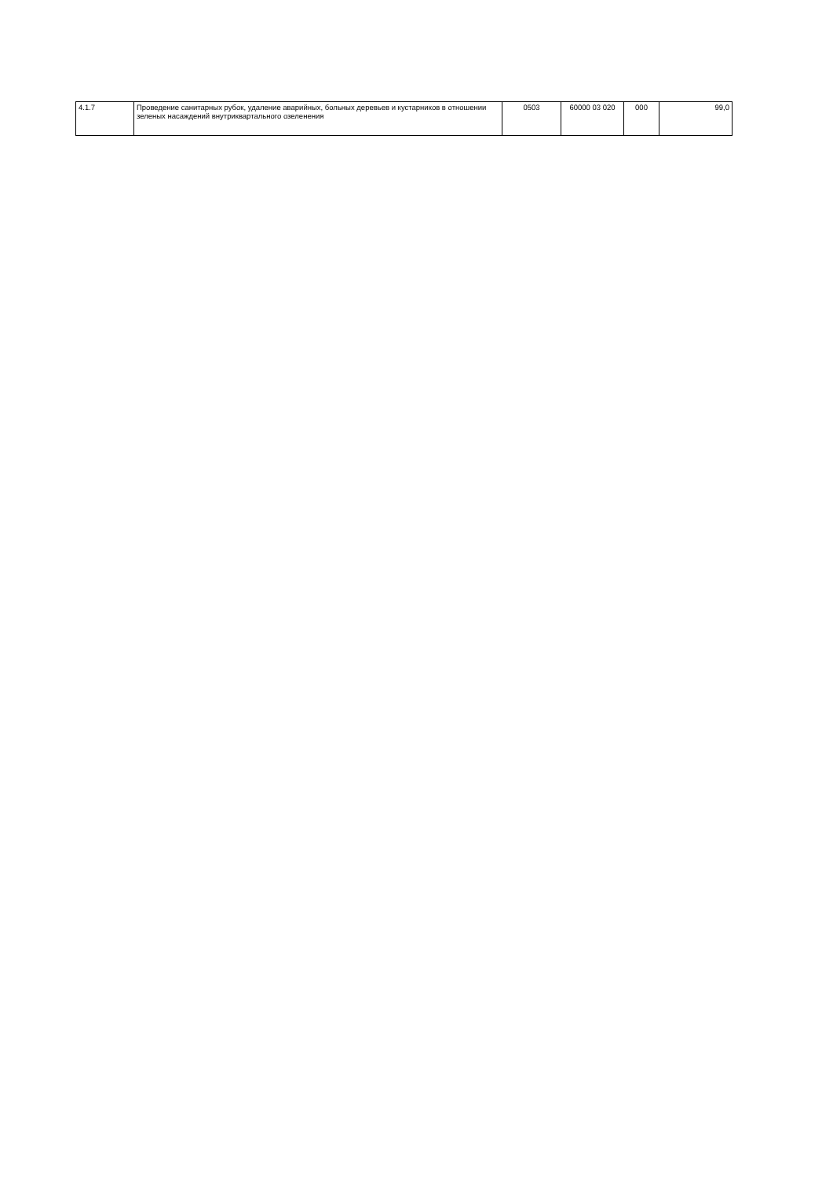| 4.1.7 | Проведение санитарных рубок, удаление аварийных, больных деревьев и кустарников в отношении зеленых насаждений внутриквартального озеленения | 0503 | 60000 03 020 | 000 | 99,0 |